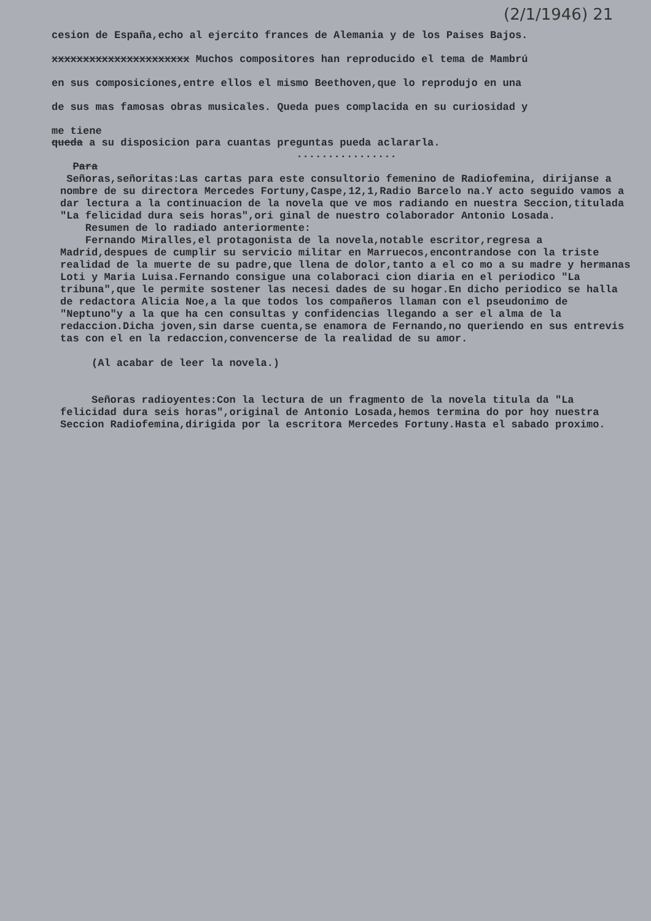(2/1/1946) 21
cesion de España,echo al ejercito frances de Alemania y de los Paises Bajos.
xxxxxxxxxxxxxxxxxxxxxx Muchos compositores han reproducido el tema de Mambrú
en sus composiciones,entre ellos el mismo Beethoven,que lo reprodujo en una
de sus mas famosas obras musicales. Queda pues complacida en su curiosidad y
me tiene
queda a su disposicion para cuantas preguntas pueda aclararla.
................
Para
Señoras,señoritas:Las cartas para este consultorio femenino de Radiofemina, dirijanse a nombre de su directora Mercedes Fortuny,Caspe,12,1,Radio Barcelo na.Y acto seguido vamos a dar lectura a la continuacion de la novela que ve mos radiando en nuestra Seccion,titulada "La felicidad dura seis horas",ori ginal de nuestro colaborador Antonio Losada.
Resumen de lo radiado anteriormente:
Fernando Miralles,el protagonista de la novela,notable escritor,regresa a Madrid,despues de cumplir su servicio militar en Marruecos,encontrandose con la triste realidad de la muerte de su padre,que llena de dolor,tanto a el co mo a su madre y hermanas Loti y Maria Luisa.Fernando consigue una colaboraci cion diaria en el periodico "La tribuna",que le permite sostener las necesi dades de su hogar.En dicho periodico se halla de redactora Alicia Noe,a la que todos los compañeros llaman con el pseudonimo de "Neptuno"y a la que ha cen consultas y confidencias llegando a ser el alma de la redaccion.Dicha joven,sin darse cuenta,se enamora de Fernando,no queriendo en sus entrevis tas con el en la redaccion,convencerse de la realidad de su amor.
(Al acabar de leer la novela.)
Señoras radioyentes:Con la lectura de un fragmento de la novela titula da "La felicidad dura seis horas",original de Antonio Losada,hemos termina do por hoy nuestra Seccion Radiofemina,dirigida por la escritora Mercedes Fortuny.Hasta el sabado proximo.